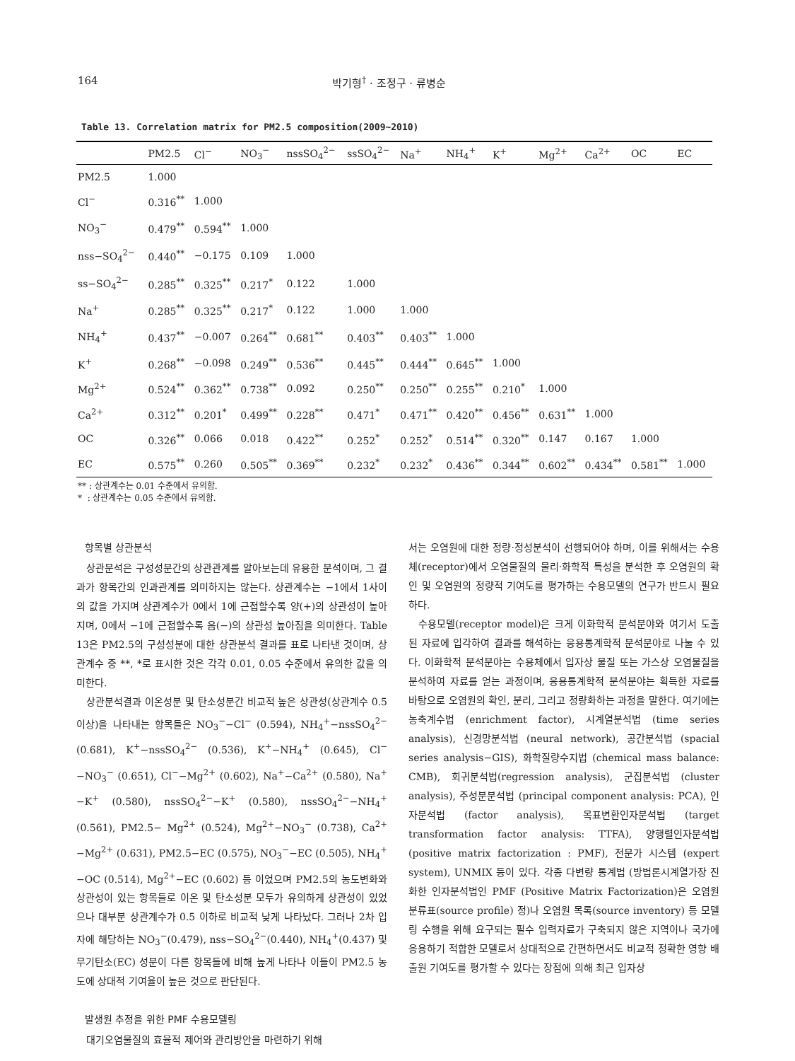164 박기형<sup>†</sup> · 조정구 · 류병순
Table 13. Correlation matrix for PM2.5 composition(2009~2010)
| | PM2.5 | Cl<sup>−</sup> | NO<sub>3</sub><sup>−</sup> | nssSO<sub>4</sub><sup>2−</sup> | ssSO<sub>4</sub><sup>2−</sup> | Na<sup>+</sup> | NH<sub>4</sub><sup>+</sup> | K<sup>+</sup> | Mg<sup>2+</sup> | Ca<sup>2+</sup> | OC | EC |
| --- | --- | --- | --- | --- | --- | --- | --- | --- | --- | --- | --- | --- |
| PM2.5 | 1.000 | | | | | | | | | | | |
| Cl<sup>−</sup> | 0.316<sup>**</sup> | 1.000 | | | | | | | | | | |
| NO<sub>3</sub><sup>−</sup> | 0.479<sup>**</sup> | 0.594<sup>**</sup> | 1.000 | | | | | | | | | |
| nss−SO<sub>4</sub><sup>2−</sup> | 0.440<sup>**</sup> | −0.175 | 0.109 | 1.000 | | | | | | | | |
| ss−SO<sub>4</sub><sup>2−</sup> | 0.285<sup>**</sup> | 0.325<sup>**</sup> | 0.217<sup>*</sup> | 0.122 | 1.000 | | | | | | | |
| Na<sup>+</sup> | 0.285<sup>**</sup> | 0.325<sup>**</sup> | 0.217<sup>*</sup> | 0.122 | 1.000 | 1.000 | | | | | | |
| NH<sub>4</sub><sup>+</sup> | 0.437<sup>**</sup> | −0.007 | 0.264<sup>**</sup> | 0.681<sup>**</sup> | 0.403<sup>**</sup> | 0.403<sup>**</sup> | 1.000 | | | | | |
| K<sup>+</sup> | 0.268<sup>**</sup> | −0.098 | 0.249<sup>**</sup> | 0.536<sup>**</sup> | 0.445<sup>**</sup> | 0.444<sup>**</sup> | 0.645<sup>**</sup> | 1.000 | | | | |
| Mg<sup>2+</sup> | 0.524<sup>**</sup> | 0.362<sup>**</sup> | 0.738<sup>**</sup> | 0.092 | 0.250<sup>**</sup> | 0.250<sup>**</sup> | 0.255<sup>**</sup> | 0.210<sup>*</sup> | 1.000 | | | |
| Ca<sup>2+</sup> | 0.312<sup>**</sup> | 0.201<sup>*</sup> | 0.499<sup>**</sup> | 0.228<sup>**</sup> | 0.471<sup>*</sup> | 0.471<sup>**</sup> | 0.420<sup>**</sup> | 0.456<sup>**</sup> | 0.631<sup>**</sup> | 1.000 | | |
| OC | 0.326<sup>**</sup> | 0.066 | 0.018 | 0.422<sup>**</sup> | 0.252<sup>*</sup> | 0.252<sup>*</sup> | 0.514<sup>**</sup> | 0.320<sup>**</sup> | 0.147 | 0.167 | 1.000 | |
| EC | 0.575<sup>**</sup> | 0.260 | 0.505<sup>**</sup> | 0.369<sup>**</sup> | 0.232<sup>*</sup> | 0.232<sup>*</sup> | 0.436<sup>**</sup> | 0.344<sup>**</sup> | 0.602<sup>**</sup> | 0.434<sup>**</sup> | 0.581<sup>**</sup> | 1.000 |
** : 상관계수는 0.01 수준에서 유의함.
* : 상관계수는 0.05 수준에서 유의함.
항목별 상관분석
상관분석은 구성성분간의 상관관계를 알아보는데 유용한 분석이며, 그 결과가 항목간의 인과관계를 의미하지는 않는다. 상관계수는 −1에서 1사이의 값을 가지며 상관계수가 0에서 1에 근접할수록 양(+)의 상관성이 높아지며, 0에서 −1에 근접할수록 음(−)의 상관성 높아짐을 의미한다. Table 13은 PM2.5의 구성성분에 대한 상관분석 결과를 표로 나타낸 것이며, 상관계수 중 **, *로 표시한 것은 각각 0.01, 0.05 수준에서 유의한 값을 의미한다.
상관분석결과 이온성분 및 탄소성분간 비교적 높은 상관성(상관계수 0.5이상)을 나타내는 항목들은 NO<sub>3</sub><sup>−</sup>−Cl<sup>−</sup> (0.594), NH<sub>4</sub><sup>+</sup>−nssSO<sub>4</sub><sup>2−</sup> (0.681), K<sup>+</sup>−nssSO<sub>4</sub><sup>2−</sup> (0.536), K<sup>+</sup>−NH<sub>4</sub><sup>+</sup> (0.645), Cl<sup>−</sup>−NO<sub>3</sub><sup>−</sup> (0.651), Cl<sup>−</sup>−Mg<sup>2+</sup> (0.602), Na<sup>+</sup>−Ca<sup>2+</sup> (0.580), Na<sup>+</sup>−K<sup>+</sup> (0.580), nssSO<sub>4</sub><sup>2−</sup>−K<sup>+</sup> (0.580), nssSO<sub>4</sub><sup>2−</sup>−NH<sub>4</sub><sup>+</sup> (0.561), PM2.5− Mg<sup>2+</sup> (0.524), Mg<sup>2+</sup>−NO<sub>3</sub><sup>−</sup> (0.738), Ca<sup>2+</sup>−Mg<sup>2+</sup> (0.631), PM2.5−EC (0.575), NO<sub>3</sub><sup>−</sup>−EC (0.505), NH<sub>4</sub><sup>+</sup>−OC (0.514), Mg<sup>2+</sup>−EC (0.602) 등 이었으며 PM2.5의 농도변화와 상관성이 있는 항목들로 이온 및 탄소성분 모두가 유의하게 상관성이 있었으나 대부분 상관계수가 0.5 이하로 비교적 낮게 나타났다. 그러나 2차 입자에 해당하는 NO<sub>3</sub><sup>−</sup>(0.479), nss−SO<sub>4</sub><sup>2−</sup>(0.440), NH<sub>4</sub><sup>+</sup>(0.437) 및 무기탄소(EC) 성분이 다른 항목들에 비해 높게 나타나 이들이 PM2.5 농도에 상대적 기여율이 높은 것으로 판단된다.
발생원 추정을 위한 PMF 수용모델링
대기오염물질의 효율적 제어와 관리방안을 마련하기 위해
서는 오염원에 대한 정량·정성분석이 선행되어야 하며, 이를 위해서는 수용체(receptor)에서 오염물질의 물리·화학적 특성을 분석한 후 오염원의 확인 및 오염원의 정량적 기여도를 평가하는 수용모델의 연구가 반드시 필요하다.
수용모델(receptor model)은 크게 이화학적 분석분야와 여기서 도출된 자료에 입각하여 결과를 해석하는 응용통계학적 분석분야로 나눌 수 있다. 이화학적 분석분야는 수용체에서 입자상 물질 또는 가스상 오염물질을 분석하여 자료를 얻는 과정이며, 응용통계학적 분석분야는 획득한 자료를 바탕으로 오염원의 확인, 분리, 그리고 정량화하는 과정을 말한다. 여기에는 농축계수법 (enrichment factor), 시계열분석법 (time series analysis), 신경망분석법 (neural network), 공간분석법 (spacial series analysis−GIS), 화학질량수지법 (chemical mass balance: CMB), 회귀분석법(regression analysis), 군집분석법 (cluster analysis), 주성분분석법 (principal component analysis: PCA), 인자분석법 (factor analysis), 목표변환인자분석법 (target transformation factor analysis: TTFA), 양행렬인자분석법 (positive matrix factorization : PMF), 전문가 시스템 (expert system), UNMIX 등이 있다. 각종 다변량 통계법 (방법론시계열가장 진화한 인자분석법인 PMF (Positive Matrix Factorization)은 오염원 분류표(source profile) 정)나 오염원 목록(source inventory) 등 모델링 수행을 위해 요구되는 필수 입력자료가 구축되지 않은 지역이나 국가에 응용하기 적합한 모델로서 상대적으로 간편하면서도 비교적 정확한 영향 배출원 기여도를 평가할 수 있다는 장점에 의해 최근 입자상